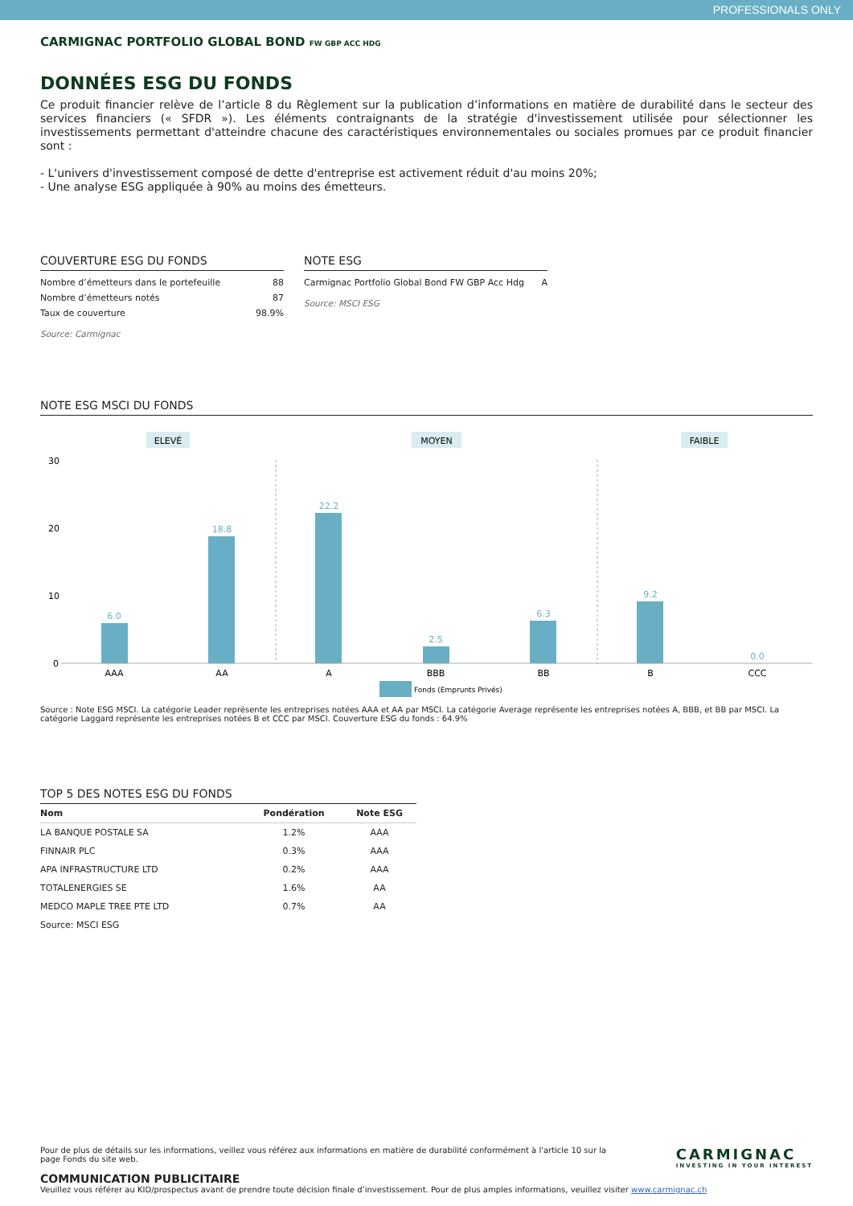PROFESSIONALS ONLY
CARMIGNAC PORTFOLIO GLOBAL BOND FW GBP ACC HDG
DONNÉES ESG DU FONDS
Ce produit financier relève de l’article 8 du Règlement sur la publication d’informations en matière de durabilité dans le secteur des services financiers (« SFDR »). Les éléments contraignants de la stratégie d'investissement utilisée pour sélectionner les investissements permettant d'atteindre chacune des caractéristiques environnementales ou sociales promues par ce produit financier sont :
- L'univers d'investissement composé de dette d'entreprise est activement réduit d'au moins 20%;
- Une analyse ESG appliquée à 90% au moins des émetteurs.
COUVERTURE ESG DU FONDS
| Nombre d’émetteurs dans le portefeuille | 88 |
| Nombre d’émetteurs notés | 87 |
| Taux de couverture | 98.9% |
Source: Carmignac
NOTE ESG
| Carmignac Portfolio Global Bond FW GBP Acc Hdg | A |
Source: MSCI ESG
NOTE ESG MSCI DU FONDS
ELEVÉ
MOYEN
FAIBLE
30
20
10
0
6.0
18.8
22.2
2.5
6.3
9.2
0.0
AAA
AA
A
BBB
BB
B
CCC
Fonds (Emprunts Privés)
Source : Note ESG MSCI. La catégorie Leader représente les entreprises notées AAA et AA par MSCI. La catégorie Average représente les entreprises notées A, BBB, et BB par MSCI. La catégorie Laggard représente les entreprises notées B et CCC par MSCI. Couverture ESG du fonds : 64.9%
TOP 5 DES NOTES ESG DU FONDS
| Nom | Pondération | Note ESG |
| --- | --- | --- |
| LA BANQUE POSTALE SA | 1.2% | AAA |
| FINNAIR PLC | 0.3% | AAA |
| APA INFRASTRUCTURE LTD | 0.2% | AAA |
| TOTALENERGIES SE | 1.6% | AA |
| MEDCO MAPLE TREE PTE LTD | 0.7% | AA |
| Source: MSCI ESG | | |
Pour de plus de détails sur les informations, veillez vous référez aux informations en matière de durabilité conformément à l'article 10 sur la page Fonds du site web.
CARMIGNAC
INVESTING IN YOUR INTEREST
COMMUNICATION PUBLICITAIRE
Veuillez vous référer au KID/prospectus avant de prendre toute décision finale d’investissement. Pour de plus amples informations, veuillez visiter www.carmignac.ch